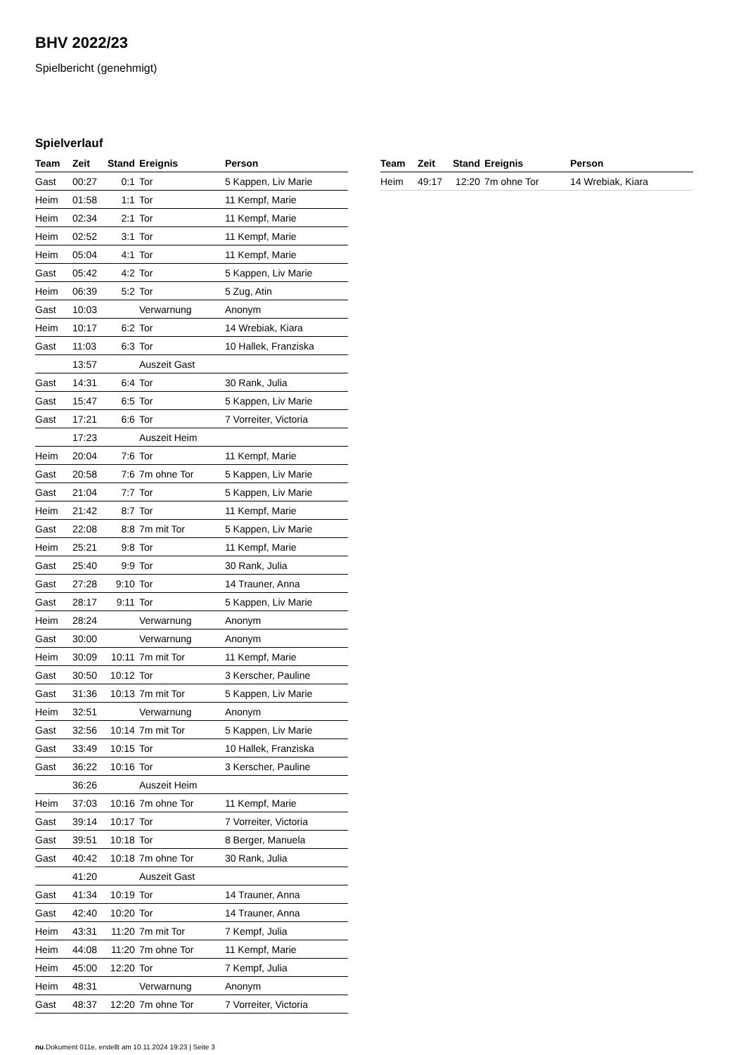BHV 2022/23
Spielbericht (genehmigt)
Spielverlauf
| Team | Zeit | Stand | Ereignis | Person |
| --- | --- | --- | --- | --- |
| Gast | 00:27 | 0:1 | Tor | 5 Kappen, Liv Marie |
| Heim | 01:58 | 1:1 | Tor | 11 Kempf, Marie |
| Heim | 02:34 | 2:1 | Tor | 11 Kempf, Marie |
| Heim | 02:52 | 3:1 | Tor | 11 Kempf, Marie |
| Heim | 05:04 | 4:1 | Tor | 11 Kempf, Marie |
| Gast | 05:42 | 4:2 | Tor | 5 Kappen, Liv Marie |
| Heim | 06:39 | 5:2 | Tor | 5 Zug, Atin |
| Gast | 10:03 | | Verwarnung | Anonym |
| Heim | 10:17 | 6:2 | Tor | 14 Wrebiak, Kiara |
| Gast | 11:03 | 6:3 | Tor | 10 Hallek, Franziska |
| | 13:57 | | Auszeit Gast | |
| Gast | 14:31 | 6:4 | Tor | 30 Rank, Julia |
| Gast | 15:47 | 6:5 | Tor | 5 Kappen, Liv Marie |
| Gast | 17:21 | 6:6 | Tor | 7 Vorreiter, Victoria |
| | 17:23 | | Auszeit Heim | |
| Heim | 20:04 | 7:6 | Tor | 11 Kempf, Marie |
| Gast | 20:58 | 7:6 | 7m ohne Tor | 5 Kappen, Liv Marie |
| Gast | 21:04 | 7:7 | Tor | 5 Kappen, Liv Marie |
| Heim | 21:42 | 8:7 | Tor | 11 Kempf, Marie |
| Gast | 22:08 | 8:8 | 7m mit Tor | 5 Kappen, Liv Marie |
| Heim | 25:21 | 9:8 | Tor | 11 Kempf, Marie |
| Gast | 25:40 | 9:9 | Tor | 30 Rank, Julia |
| Gast | 27:28 | 9:10 | Tor | 14 Trauner, Anna |
| Gast | 28:17 | 9:11 | Tor | 5 Kappen, Liv Marie |
| Heim | 28:24 | | Verwarnung | Anonym |
| Gast | 30:00 | | Verwarnung | Anonym |
| Heim | 30:09 | 10:11 | 7m mit Tor | 11 Kempf, Marie |
| Gast | 30:50 | 10:12 | Tor | 3 Kerscher, Pauline |
| Gast | 31:36 | 10:13 | 7m mit Tor | 5 Kappen, Liv Marie |
| Heim | 32:51 | | Verwarnung | Anonym |
| Gast | 32:56 | 10:14 | 7m mit Tor | 5 Kappen, Liv Marie |
| Gast | 33:49 | 10:15 | Tor | 10 Hallek, Franziska |
| Gast | 36:22 | 10:16 | Tor | 3 Kerscher, Pauline |
| | 36:26 | | Auszeit Heim | |
| Heim | 37:03 | 10:16 | 7m ohne Tor | 11 Kempf, Marie |
| Gast | 39:14 | 10:17 | Tor | 7 Vorreiter, Victoria |
| Gast | 39:51 | 10:18 | Tor | 8 Berger, Manuela |
| Gast | 40:42 | 10:18 | 7m ohne Tor | 30 Rank, Julia |
| | 41:20 | | Auszeit Gast | |
| Gast | 41:34 | 10:19 | Tor | 14 Trauner, Anna |
| Gast | 42:40 | 10:20 | Tor | 14 Trauner, Anna |
| Heim | 43:31 | 11:20 | 7m mit Tor | 7 Kempf, Julia |
| Heim | 44:08 | 11:20 | 7m ohne Tor | 11 Kempf, Marie |
| Heim | 45:00 | 12:20 | Tor | 7 Kempf, Julia |
| Heim | 48:31 | | Verwarnung | Anonym |
| Gast | 48:37 | 12:20 | 7m ohne Tor | 7 Vorreiter, Victoria |
| Team | Zeit | Stand | Ereignis | Person |
| --- | --- | --- | --- | --- |
| Heim | 49:17 | 12:20 | 7m ohne Tor | 14 Wrebiak, Kiara |
nu.Dokument 011e, erstellt am 10.11.2024 19:23 | Seite 3